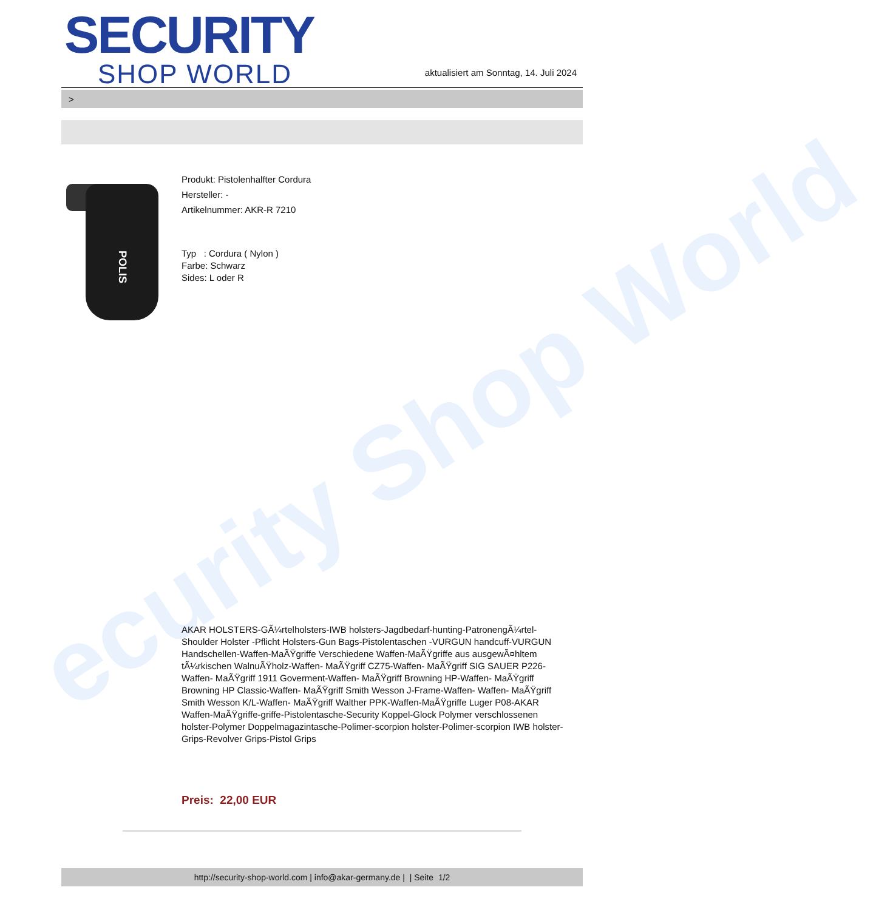ecurity Shop World
SECURITY
SHOP WORLD
aktualisiert am Sonntag, 14. Juli 2024
>
POLIS
Produkt: Pistolenhalfter Cordura
Hersteller: -
Artikelnummer: AKR-R 7210
Typ : Cordura ( Nylon )
Farbe: Schwarz
Sides: L oder R
AKAR HOLSTERS-GÃ¼rtelholsters-IWB holsters-Jagdbedarf-hunting-PatronengÃ¼rtel- Shoulder Holster -Pflicht Holsters-Gun Bags-Pistolentaschen -VURGUN handcuff-VURGUN Handschellen-Waffen-MaÃŸgriffe Verschiedene Waffen-MaÃŸgriffe aus ausgewÃ¤hltem tÃ¼rkischen WalnuÃŸholz-Waffen- MaÃŸgriff CZ75-Waffen- MaÃŸgriff SIG SAUER P226-Waffen- MaÃŸgriff 1911 Goverment-Waffen- MaÃŸgriff Browning HP-Waffen- MaÃŸgriff Browning HP Classic-Waffen- MaÃŸgriff Smith Wesson J-Frame-Waffen- Waffen- MaÃŸgriff Smith Wesson K/L-Waffen- MaÃŸgriff Walther PPK-Waffen-MaÃŸgriffe Luger P08-AKAR Waffen-MaÃŸgriffe-griffe-Pistolentasche-Security Koppel-Glock Polymer verschlossenen holster-Polymer Doppelmagazintasche-Polimer-scorpion holster-Polimer-scorpion IWB holster-Grips-Revolver Grips-Pistol Grips
Preis: 22,00 EUR
http://security-shop-world.com | info@akar-germany.de | | Seite 1/2